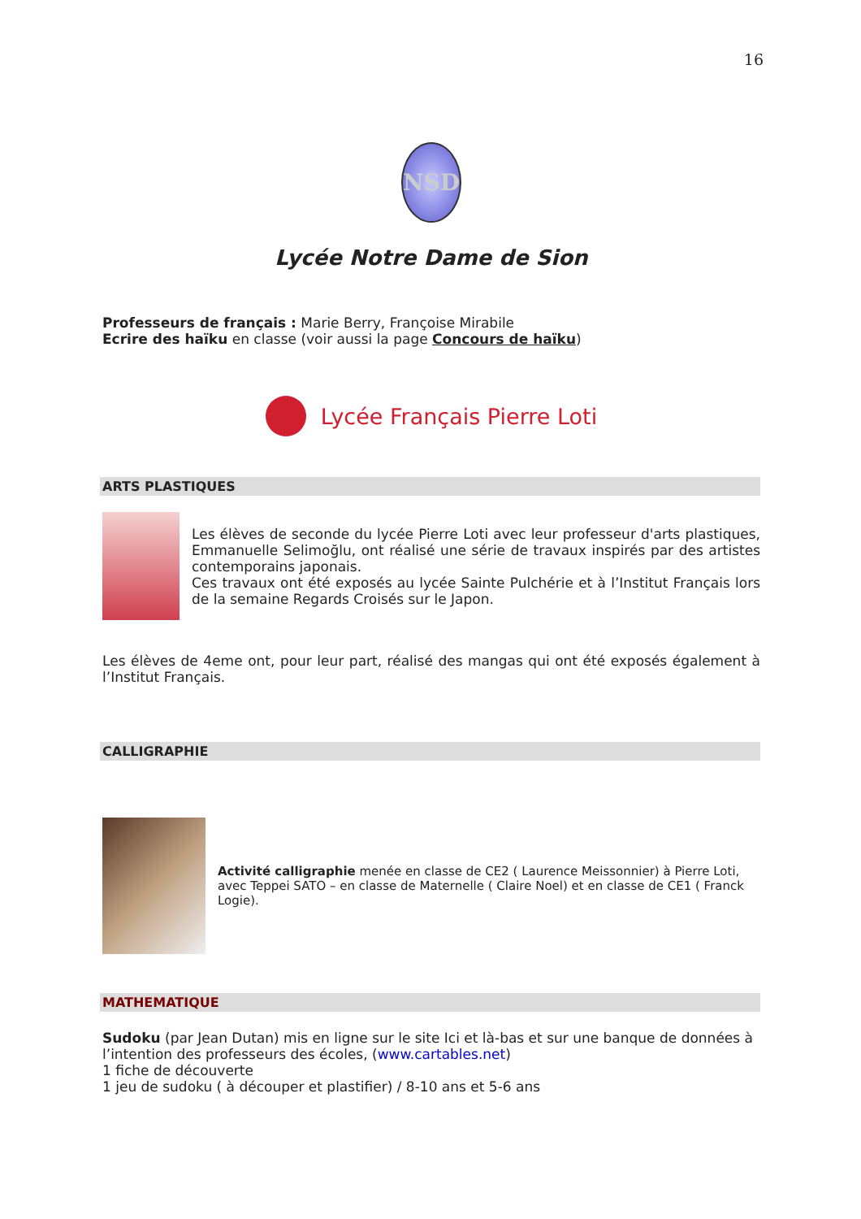16
NSD
Lycée Notre Dame de Sion
Professeurs de français : Marie Berry, Françoise Mirabile
Ecrire des haïku en classe (voir aussi la page Concours de haïku)
Lycée Français Pierre Loti
ARTS PLASTIQUES
Les élèves de seconde du lycée Pierre Loti avec leur professeur d'arts plastiques, Emmanuelle Selimoğlu, ont réalisé une série de travaux inspirés par des artistes contemporains japonais.
Ces travaux ont été exposés au lycée Sainte Pulchérie et à l’Institut Français lors de la semaine Regards Croisés sur le Japon.
Les élèves de 4eme ont, pour leur part, réalisé des mangas qui ont été exposés également à l’Institut Français.
CALLIGRAPHIE
Activité calligraphie menée en classe de CE2 ( Laurence Meissonnier) à Pierre Loti, avec Teppei SATO – en classe de Maternelle ( Claire Noel) et en classe de CE1 ( Franck Logie).
MATHEMATIQUE
Sudoku (par Jean Dutan) mis en ligne sur le site Ici et là-bas et sur une banque de données à l’intention des professeurs des écoles, (www.cartables.net)
1 fiche de découverte
1 jeu de sudoku ( à découper et plastifier) / 8-10 ans et 5-6 ans